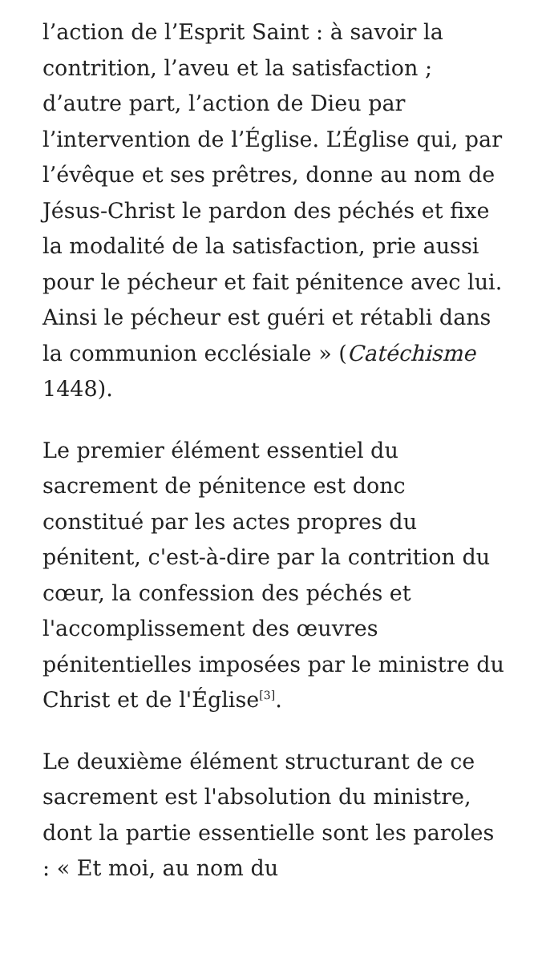l’action de l’Esprit Saint : à savoir la contrition, l’aveu et la satisfaction ; d’autre part, l’action de Dieu par l’intervention de l’Église. L’Église qui, par l’évêque et ses prêtres, donne au nom de Jésus-Christ le pardon des péchés et fixe la modalité de la satisfaction, prie aussi pour le pécheur et fait pénitence avec lui. Ainsi le pécheur est guéri et rétabli dans la communion ecclésiale » (Catéchisme 1448).
Le premier élément essentiel du sacrement de pénitence est donc constitué par les actes propres du pénitent, c'est-à-dire par la contrition du cœur, la confession des péchés et l'accomplissement des œuvres pénitentielles imposées par le ministre du Christ et de l'Église<sup>[3]</sup>.
Le deuxième élément structurant de ce sacrement est l'absolution du ministre, dont la partie essentielle sont les paroles : « Et moi, au nom du